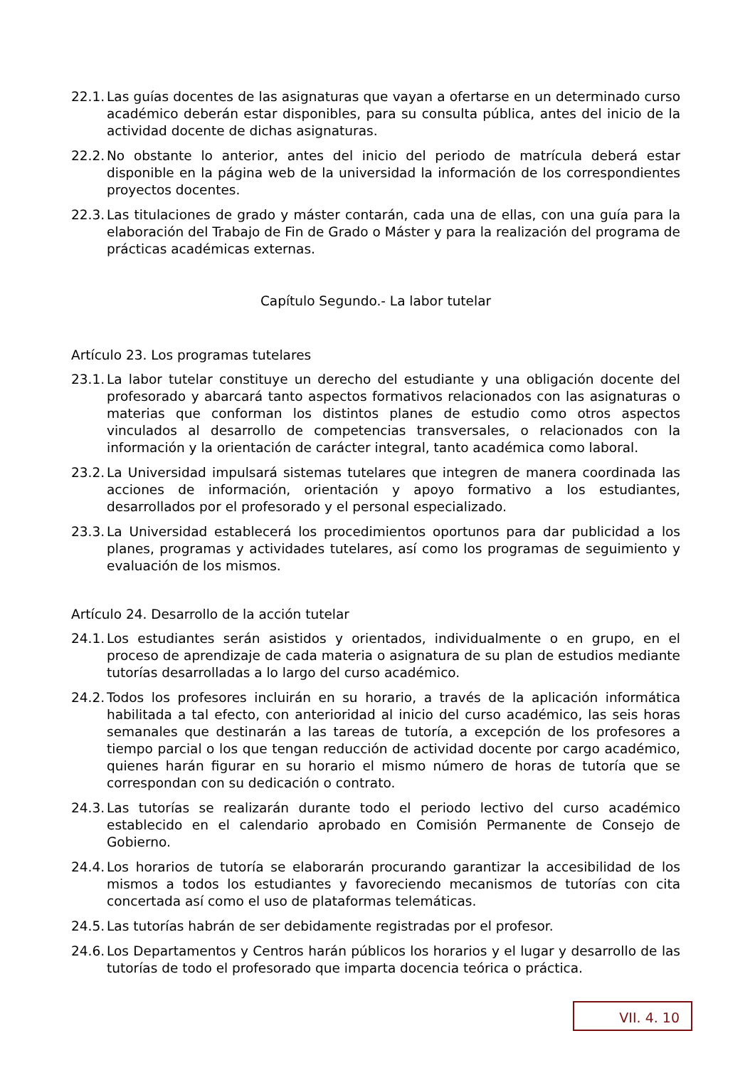22.1. Las guías docentes de las asignaturas que vayan a ofertarse en un determinado curso académico deberán estar disponibles, para su consulta pública, antes del inicio de la actividad docente de dichas asignaturas.
22.2. No obstante lo anterior, antes del inicio del periodo de matrícula deberá estar disponible en la página web de la universidad la información de los correspondientes proyectos docentes.
22.3. Las titulaciones de grado y máster contarán, cada una de ellas, con una guía para la elaboración del Trabajo de Fin de Grado o Máster y para la realización del programa de prácticas académicas externas.
Capítulo Segundo.- La labor tutelar
Artículo 23. Los programas tutelares
23.1. La labor tutelar constituye un derecho del estudiante y una obligación docente del profesorado y abarcará tanto aspectos formativos relacionados con las asignaturas o materias que conforman los distintos planes de estudio como otros aspectos vinculados al desarrollo de competencias transversales, o relacionados con la información y la orientación de carácter integral, tanto académica como laboral.
23.2. La Universidad impulsará sistemas tutelares que integren de manera coordinada las acciones de información, orientación y apoyo formativo a los estudiantes, desarrollados por el profesorado y el personal especializado.
23.3. La Universidad establecerá los procedimientos oportunos para dar publicidad a los planes, programas y actividades tutelares, así como los programas de seguimiento y evaluación de los mismos.
Artículo 24. Desarrollo de la acción tutelar
24.1. Los estudiantes serán asistidos y orientados, individualmente o en grupo, en el proceso de aprendizaje de cada materia o asignatura de su plan de estudios mediante tutorías desarrolladas a lo largo del curso académico.
24.2. Todos los profesores incluirán en su horario, a través de la aplicación informática habilitada a tal efecto, con anterioridad al inicio del curso académico, las seis horas semanales que destinarán a las tareas de tutoría, a excepción de los profesores a tiempo parcial o los que tengan reducción de actividad docente por cargo académico, quienes harán figurar en su horario el mismo número de horas de tutoría que se correspondan con su dedicación o contrato.
24.3. Las tutorías se realizarán durante todo el periodo lectivo del curso académico establecido en el calendario aprobado en Comisión Permanente de Consejo de Gobierno.
24.4. Los horarios de tutoría se elaborarán procurando garantizar la accesibilidad de los mismos a todos los estudiantes y favoreciendo mecanismos de tutorías con cita concertada así como el uso de plataformas telemáticas.
24.5. Las tutorías habrán de ser debidamente registradas por el profesor.
24.6. Los Departamentos y Centros harán públicos los horarios y el lugar y desarrollo de las tutorías de todo el profesorado que imparta docencia teórica o práctica.
VII. 4. 10